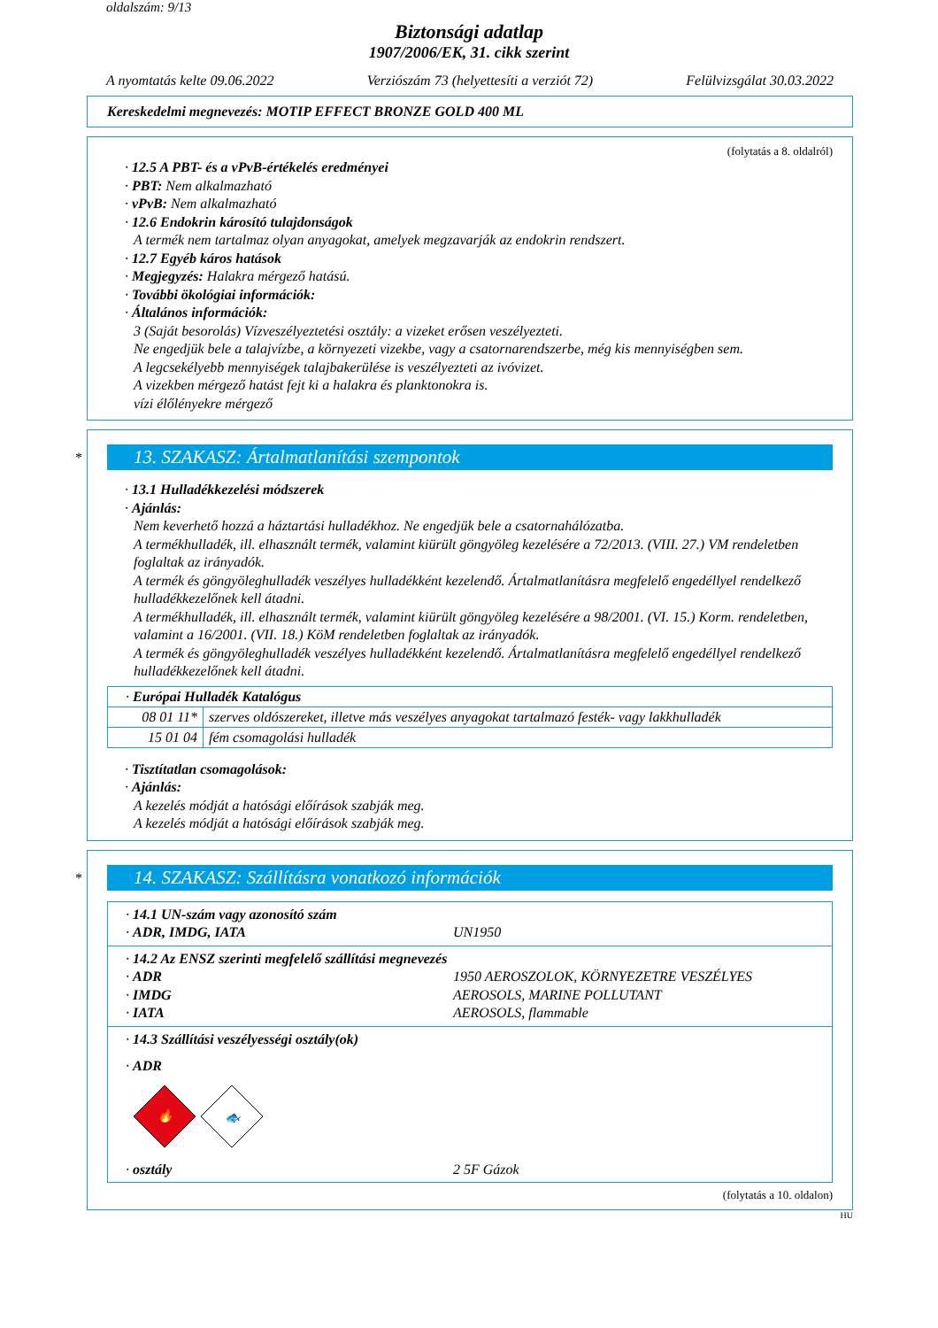oldalszám: 9/13
Biztonsági adatlap
1907/2006/EK, 31. cikk szerint
A nyomtatás kelte 09.06.2022 Verziószám 73 (helyettesíti a verziót 72) Felülvizsgálat 30.03.2022
Kereskedelmi megnevezés: MOTIP EFFECT BRONZE GOLD 400 ML
(folytatás a 8. oldalról)
· 12.5 A PBT- és a vPvB-értékelés eredményei
· PBT: Nem alkalmazható
· vPvB: Nem alkalmazható
· 12.6 Endokrin károsító tulajdonságok
A termék nem tartalmaz olyan anyagokat, amelyek megzavarják az endokrin rendszert.
· 12.7 Egyéb káros hatások
· Megjegyzés: Halakra mérgező hatású.
· További ökológiai információk:
· Általános információk:
3 (Saját besorolás) Vízveszélyeztetési osztály: a vizeket erősen veszélyezteti.
Ne engedjük bele a talajvízbe, a környezeti vizekbe, vagy a csatornarendszerbe, még kis mennyiségben sem.
A legcsekélyebb mennyiségek talajbakerülése is veszélyezteti az ivóvizet.
A vizekben mérgező hatást fejt ki a halakra és planktonokra is.
vízi élőlényekre mérgező
*
13. SZAKASZ: Ártalmatlanítási szempontok
· 13.1 Hulladékkezelési módszerek
· Ajánlás:
Nem keverhető hozzá a háztartási hulladékhoz. Ne engedjük bele a csatornahálózatba.
A termékhulladék, ill. elhasznált termék, valamint kiürült göngyöleg kezelésére a 72/2013. (VIII. 27.) VM rendeletben foglaltak az irányadók.
A termék és göngyöleghulladék veszélyes hulladékként kezelendő. Ártalmatlanításra megfelelő engedéllyel rendelkező hulladékkezelőnek kell átadni.
A termékhulladék, ill. elhasznált termék, valamint kiürült göngyöleg kezelésére a 98/2001. (VI. 15.) Korm. rendeletben, valamint a 16/2001. (VII. 18.) KöM rendeletben foglaltak az irányadók.
A termék és göngyöleghulladék veszélyes hulladékként kezelendő. Ártalmatlanításra megfelelő engedéllyel rendelkező hulladékkezelőnek kell átadni.
| · Európai Hulladék Katalógus | |
| 08 01 11* | szerves oldószereket, illetve más veszélyes anyagokat tartalmazó festék- vagy lakkhulladék |
| 15 01 04 | fém csomagolási hulladék |
· Tisztítatlan csomagolások:
· Ajánlás:
A kezelés módját a hatósági előírások szabják meg.
A kezelés módját a hatósági előírások szabják meg.
*
14. SZAKASZ: Szállításra vonatkozó információk
· 14.1 UN-szám vagy azonosító szám
· ADR, IMDG, IATA UN1950
· 14.2 Az ENSZ szerinti megfelelő szállítási megnevezés
· ADR 1950 AEROSZOLOK, KÖRNYEZETRE VESZÉLYES
· IMDG AEROSOLS, MARINE POLLUTANT
· IATA AEROSOLS, flammable
· 14.3 Szállítási veszélyességi osztály(ok)
· ADR
🔥
🐟
· osztály 2 5F Gázok
(folytatás a 10. oldalon)
HU